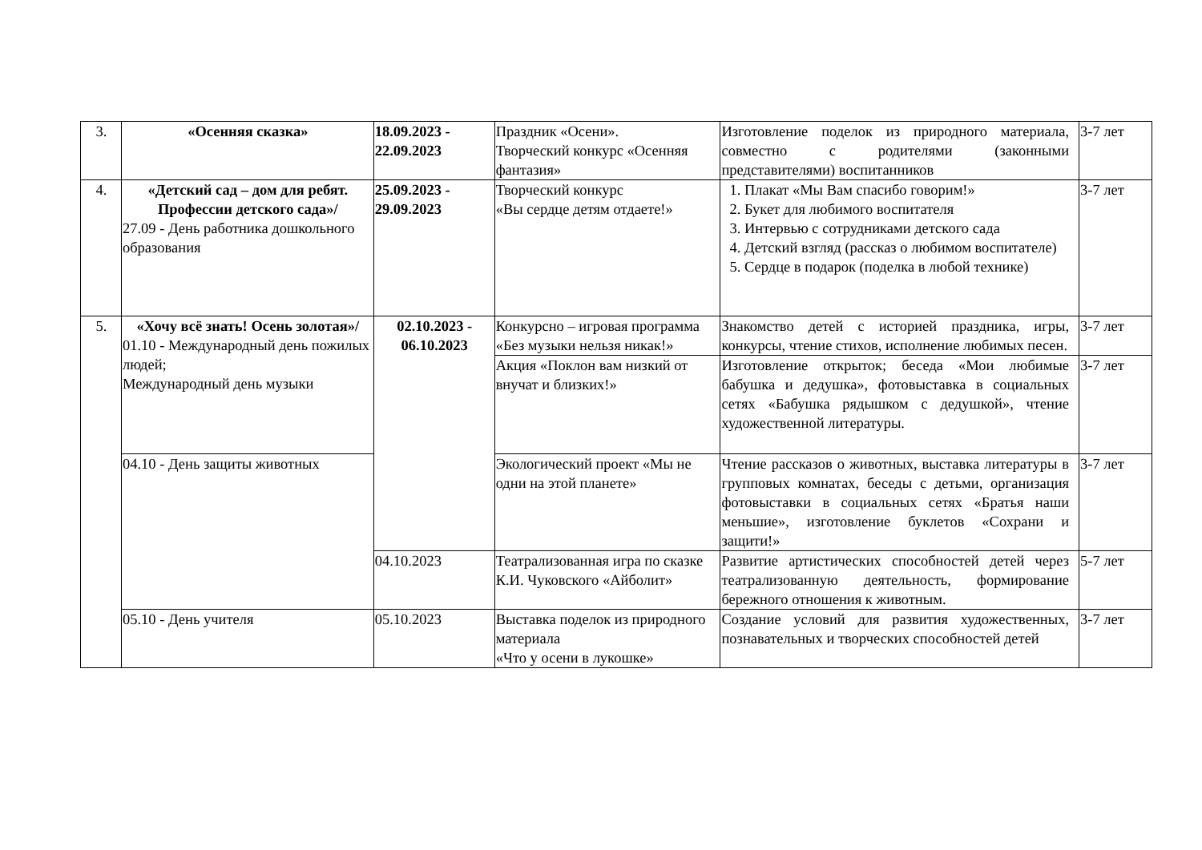| 3. | «Осенняя сказка» | 18.09.2023 - 22.09.2023 | Праздник «Осени». Творческий конкурс «Осенняя фантазия» | Изготовление поделок из природного материала, совместно с родителями (законными представителями) воспитанников | 3-7 лет |
| 4. | «Детский сад – дом для ребят. Профессии детского сада»/ 27.09 - День работника дошкольного образования | 25.09.2023 - 29.09.2023 | Творческий конкурс «Вы сердце детям отдаете!» | 1. Плакат «Мы Вам спасибо говорим!» 2. Букет для любимого воспитателя 3. Интервью с сотрудниками детского сада 4. Детский взгляд (рассказ о любимом воспитателе) 5. Сердце в подарок (поделка в любой технике) | 3-7 лет |
| 5. | «Хочу всё знать! Осень золотая»/ 01.10 - Международный день пожилых людей; Международный день музыки | 02.10.2023 - 06.10.2023 | Конкурсно – игровая программа «Без музыки нельзя никак!» | Знакомство детей с историей праздника, игры, конкурсы, чтение стихов, исполнение любимых песен. | 3-7 лет |
| | | | Акция «Поклон вам низкий от внучат и близких!» | Изготовление открыток; беседа «Мои любимые бабушка и дедушка», фотовыставка в социальных сетях «Бабушка рядышком с дедушкой», чтение художественной литературы. | 3-7 лет |
| | 04.10 - День защиты животных | | Экологический проект «Мы не одни на этой планете» | Чтение рассказов о животных, выставка литературы в групповых комнатах, беседы с детьми, организация фотовыставки в социальных сетях «Братья наши меньшие», изготовление буклетов «Сохрани и защити!» | 3-7 лет |
| | | 04.10.2023 | Театрализованная игра по сказке К.И. Чуковского «Айболит» | Развитие артистических способностей детей через театрализованную деятельность, формирование бережного отношения к животным. | 5-7 лет |
| | 05.10 - День учителя | 05.10.2023 | Выставка поделок из природного материала «Что у осени в лукошке» | Создание условий для развития художественных, познавательных и творческих способностей детей | 3-7 лет |